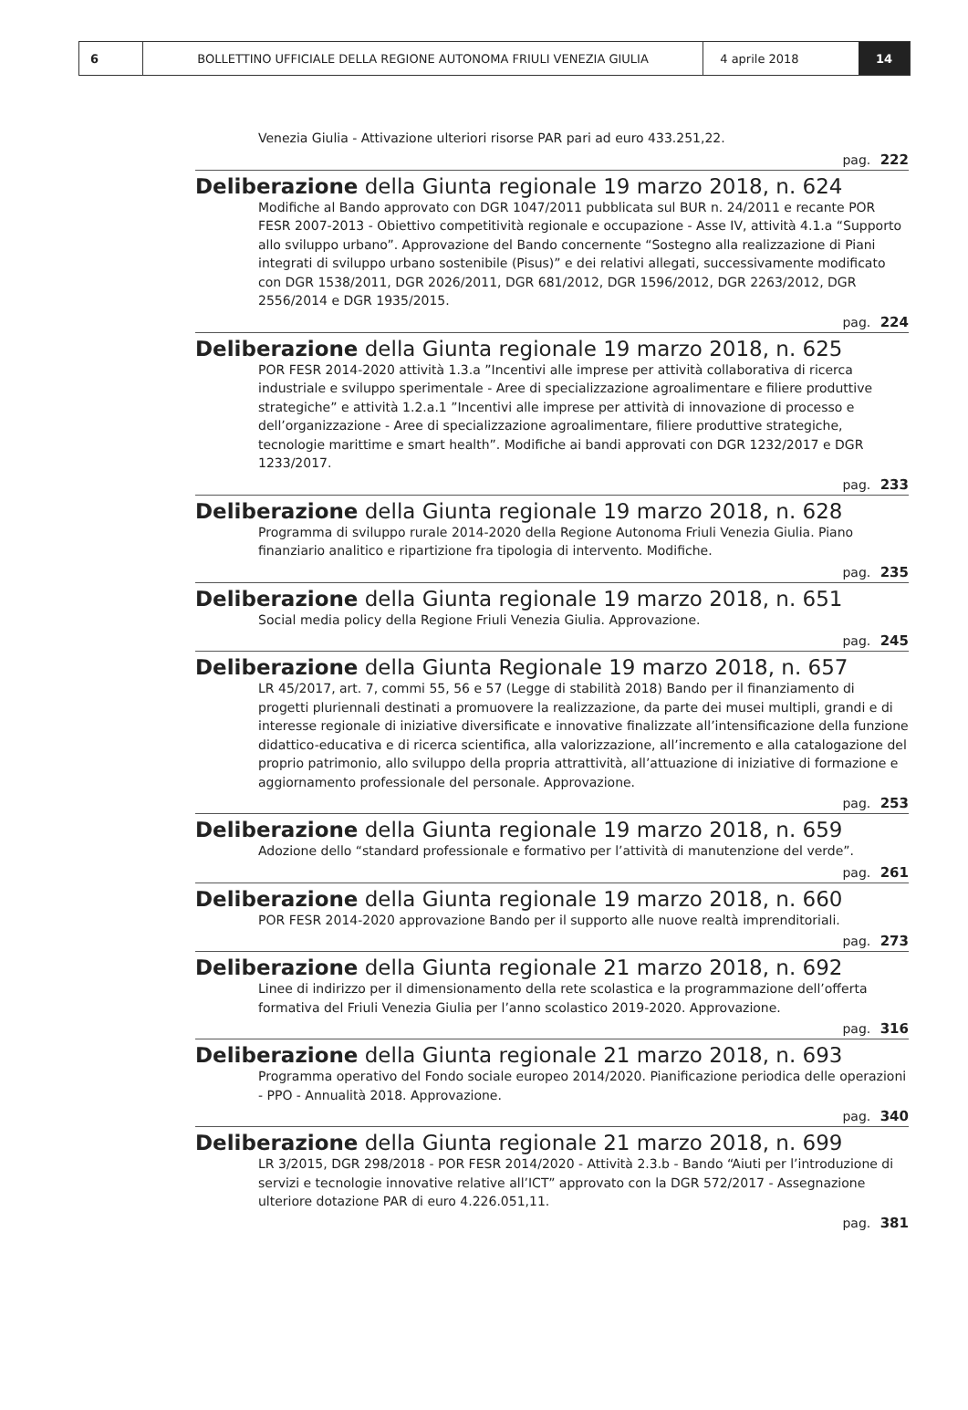6 BOLLETTINO UFFICIALE DELLA REGIONE AUTONOMA FRIULI VENEZIA GIULIA 4 aprile 2018 14
Venezia Giulia - Attivazione ulteriori risorse PAR pari ad euro 433.251,22.
pag. 222
Deliberazione della Giunta regionale 19 marzo 2018, n. 624
Modifiche al Bando approvato con DGR 1047/2011 pubblicata sul BUR n. 24/2011 e recante POR FESR 2007-2013 - Obiettivo competitività regionale e occupazione - Asse IV, attività 4.1.a “Supporto allo sviluppo urbano”. Approvazione del Bando concernente “Sostegno alla realizzazione di Piani integrati di sviluppo urbano sostenibile (Pisus)” e dei relativi allegati, successivamente modificato con DGR 1538/2011, DGR 2026/2011, DGR 681/2012, DGR 1596/2012, DGR 2263/2012, DGR 2556/2014 e DGR 1935/2015.
pag. 224
Deliberazione della Giunta regionale 19 marzo 2018, n. 625
POR FESR 2014-2020 attività 1.3.a ”Incentivi alle imprese per attività collaborativa di ricerca industriale e sviluppo sperimentale - Aree di specializzazione agroalimentare e filiere produttive strategiche” e attività 1.2.a.1 ”Incentivi alle imprese per attività di innovazione di processo e dell’organizzazione - Aree di specializzazione agroalimentare, filiere produttive strategiche, tecnologie marittime e smart health”. Modifiche ai bandi approvati con DGR 1232/2017 e DGR 1233/2017.
pag. 233
Deliberazione della Giunta regionale 19 marzo 2018, n. 628
Programma di sviluppo rurale 2014-2020 della Regione Autonoma Friuli Venezia Giulia. Piano finanziario analitico e ripartizione fra tipologia di intervento. Modifiche.
pag. 235
Deliberazione della Giunta regionale 19 marzo 2018, n. 651
Social media policy della Regione Friuli Venezia Giulia. Approvazione.
pag. 245
Deliberazione della Giunta Regionale 19 marzo 2018, n. 657
LR 45/2017, art. 7, commi 55, 56 e 57 (Legge di stabilità 2018) Bando per il finanziamento di progetti pluriennali destinati a promuovere la realizzazione, da parte dei musei multipli, grandi e di interesse regionale di iniziative diversificate e innovative finalizzate all’intensificazione della funzione didattico-educativa e di ricerca scientifica, alla valorizzazione, all’incremento e alla catalogazione del proprio patrimonio, allo sviluppo della propria attrattività, all’attuazione di iniziative di formazione e aggiornamento professionale del personale. Approvazione.
pag. 253
Deliberazione della Giunta regionale 19 marzo 2018, n. 659
Adozione dello “standard professionale e formativo per l’attività di manutenzione del verde”.
pag. 261
Deliberazione della Giunta regionale 19 marzo 2018, n. 660
POR FESR 2014-2020 approvazione Bando per il supporto alle nuove realtà imprenditoriali.
pag. 273
Deliberazione della Giunta regionale 21 marzo 2018, n. 692
Linee di indirizzo per il dimensionamento della rete scolastica e la programmazione dell’offerta formativa del Friuli Venezia Giulia per l’anno scolastico 2019-2020. Approvazione.
pag. 316
Deliberazione della Giunta regionale 21 marzo 2018, n. 693
Programma operativo del Fondo sociale europeo 2014/2020. Pianificazione periodica delle operazioni - PPO - Annualità 2018. Approvazione.
pag. 340
Deliberazione della Giunta regionale 21 marzo 2018, n. 699
LR 3/2015, DGR 298/2018 - POR FESR 2014/2020 - Attività 2.3.b - Bando “Aiuti per l’introduzione di servizi e tecnologie innovative relative all’ICT” approvato con la DGR 572/2017 - Assegnazione ulteriore dotazione PAR di euro 4.226.051,11.
pag. 381